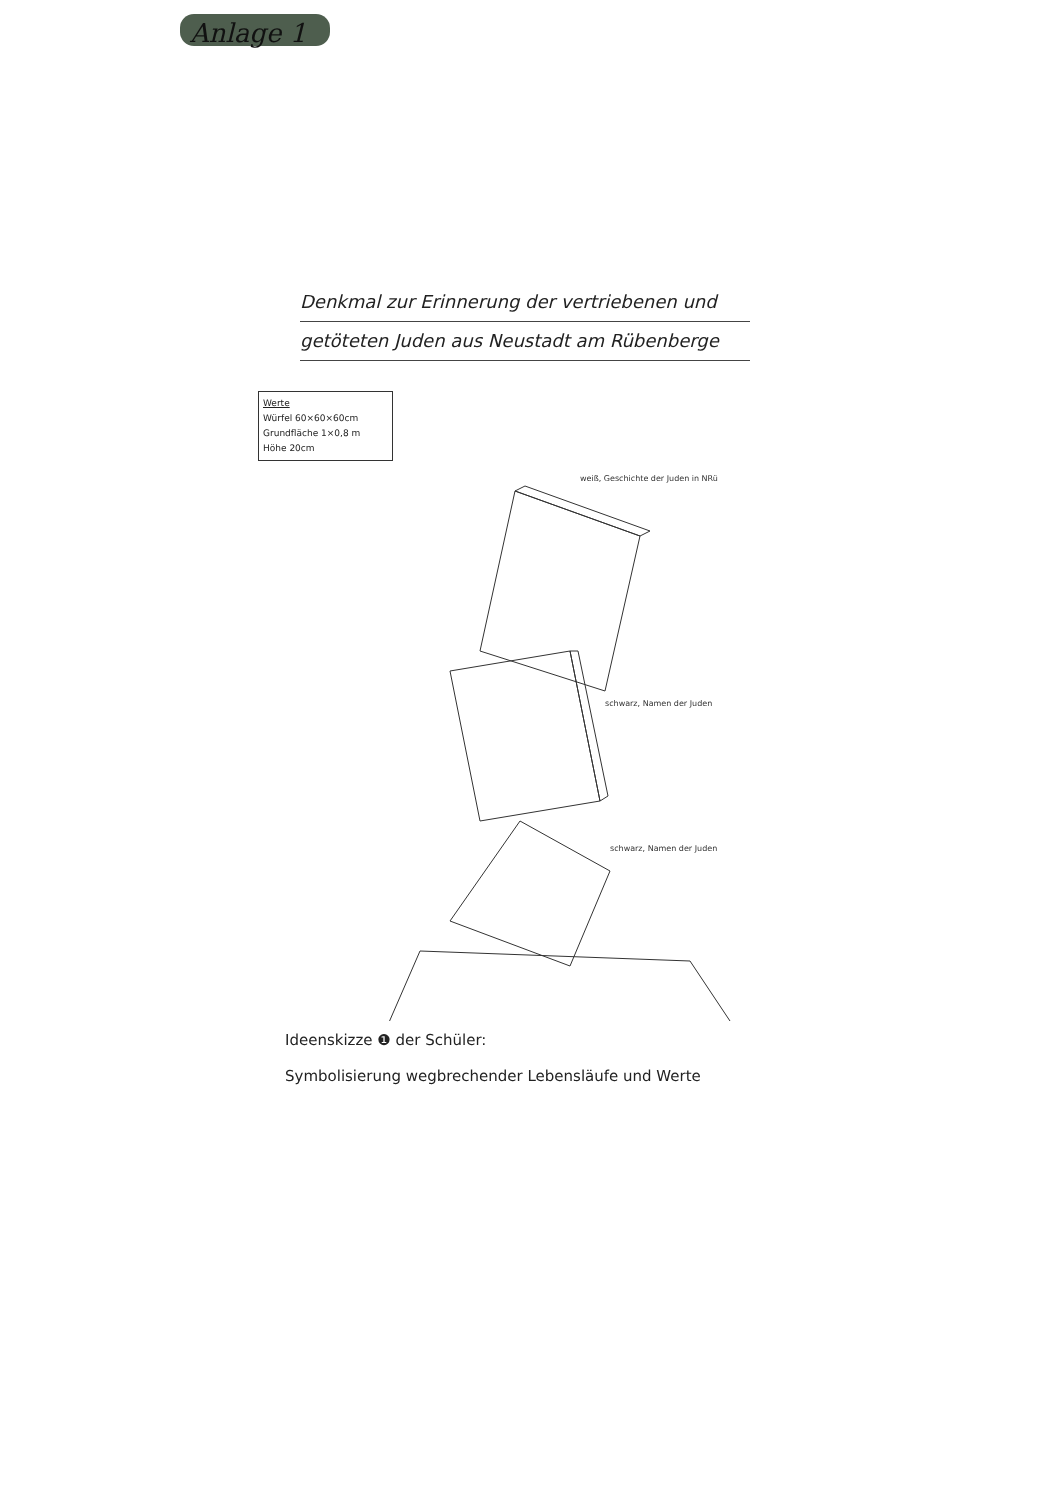Anlage 1
Denkmal zur Erinnerung der vertriebenen und
getöteten Juden aus Neustadt am Rübenberge
Werte
Würfel 60×60×60cm
Grundfläche 1×0,8 m
Höhe 20cm
weiß, Geschichte der Juden in NRü
schwarz, Namen der Juden
schwarz, Namen der Juden
Ideenskizze ❶ der Schüler:
Symbolisierung wegbrechender Lebensläufe und Werte